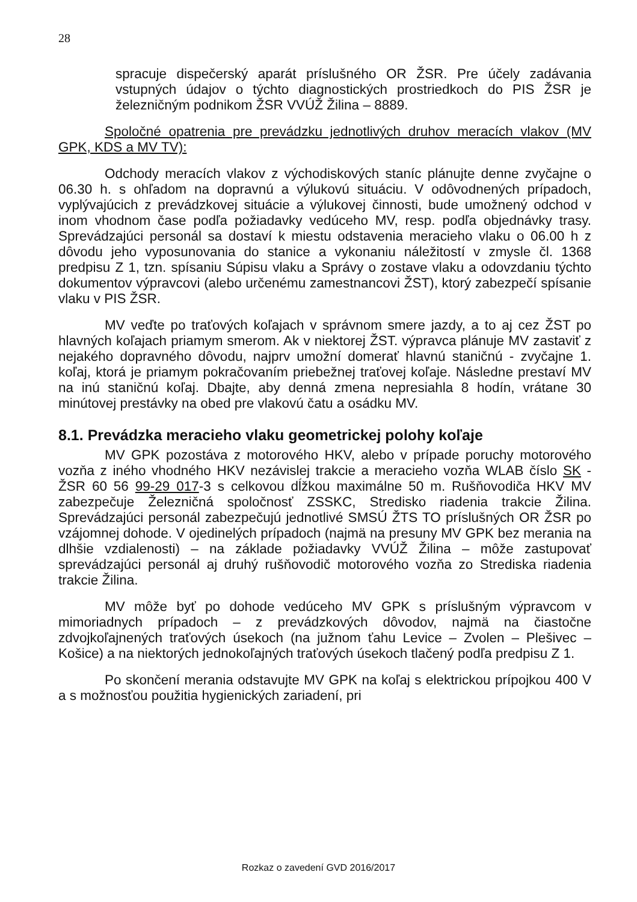28
spracuje dispečerský aparát príslušného OR ŽSR. Pre účely zadávania vstupných údajov o týchto diagnostických prostriedkoch do PIS ŽSR je železničným podnikom ŽSR VVÚŽ Žilina – 8889.
Spoločné opatrenia pre prevádzku jednotlivých druhov meracích vlakov (MV GPK, KDS a MV TV):
Odchody meracích vlakov z východiskových staníc plánujte denne zvyčajne o 06.30 h. s ohľadom na dopravnú a výlukovú situáciu. V odôvodnených prípadoch, vyplývajúcich z prevádzkovej situácie a výlukovej činnosti, bude umožnený odchod v inom vhodnom čase podľa požiadavky vedúceho MV, resp. podľa objednávky trasy. Sprevádzajúci personál sa dostaví k miestu odstavenia meracieho vlaku o 06.00 h z dôvodu jeho vyposunovania do stanice a vykonaniu náležitostí v zmysle čl. 1368 predpisu Z 1, tzn. spísaniu Súpisu vlaku a Správy o zostave vlaku a odovzdaniu týchto dokumentov výpravcovi (alebo určenému zamestnancovi ŽST), ktorý zabezpečí spísanie vlaku v PIS ŽSR.
MV veďte po traťových koľajach v správnom smere jazdy, a to aj cez ŽST po hlavných koľajach priamym smerom. Ak v niektorej ŽST. výpravca plánuje MV zastaviť z nejakého dopravného dôvodu, najprv umožní domerať hlavnú staničnú - zvyčajne 1. koľaj, ktorá je priamym pokračovaním priebežnej traťovej koľaje. Následne prestaví MV na inú staničnú koľaj. Dbajte, aby denná zmena nepresiahla 8 hodín, vrátane 30 minútovej prestávky na obed pre vlakovú čatu a osádku MV.
8.1. Prevádzka meracieho vlaku geometrickej polohy koľaje
MV GPK pozostáva z motorového HKV, alebo v prípade poruchy motorového vozňa z iného vhodného HKV nezávislej trakcie a meracieho vozňa WLAB číslo SK - ŽSR 60 56 99-29 017-3 s celkovou dĺžkou maximálne 50 m. Rušňovodiča HKV MV zabezpečuje Železničná spoločnosť ZSSKC, Stredisko riadenia trakcie Žilina. Sprevádzajúci personál zabezpečujú jednotlivé SMSÚ ŽTS TO príslušných OR ŽSR po vzájomnej dohode. V ojedinelých prípadoch (najmä na presuny MV GPK bez merania na dlhšie vzdialenosti) – na základe požiadavky VVÚŽ Žilina – môže zastupovať sprevádzajúci personál aj druhý rušňovodič motorového vozňa zo Strediska riadenia trakcie Žilina.
MV môže byť po dohode vedúceho MV GPK s príslušným výpravcom v mimoriadnych prípadoch – z prevádzkových dôvodov, najmä na čiastočne zdvojkoľajnených traťových úsekoch (na južnom ťahu Levice – Zvolen – Plešivec – Košice) a na niektorých jednokoľajných traťových úsekoch tlačený podľa predpisu Z 1.
Po skončení merania odstavujte MV GPK na koľaj s elektrickou prípojkou 400 V a s možnosťou použitia hygienických zariadení, pri
Rozkaz o zavedení GVD 2016/2017